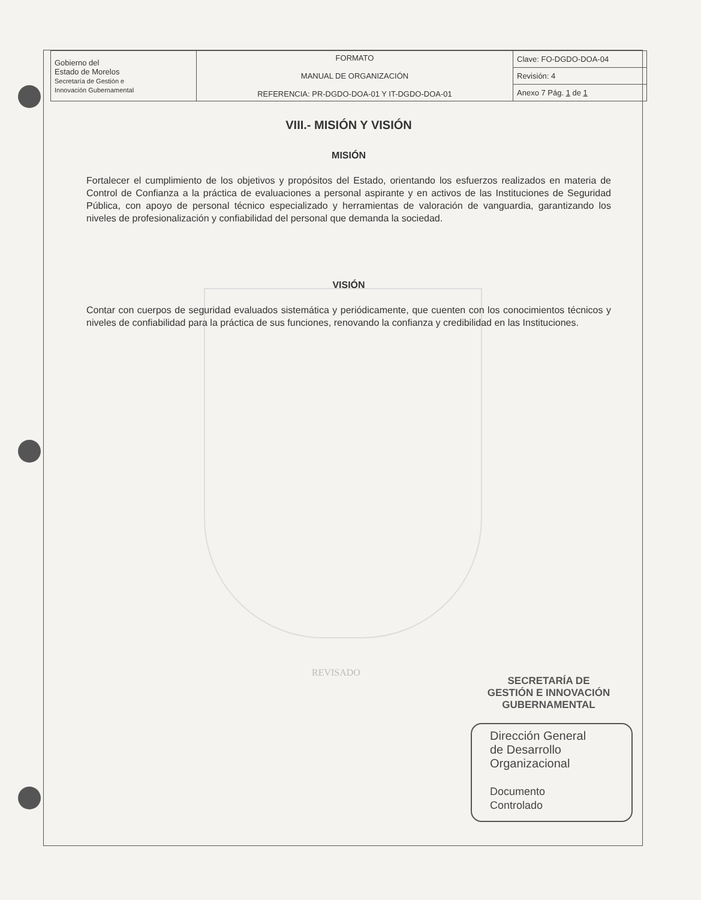| Gobierno del Estado de Morelos Secretaría de Gestión e Innovación Gubernamental | FORMATO MANUAL DE ORGANIZACIÓN REFERENCIA: PR-DGDO-DOA-01 Y IT-DGDO-DOA-01 | Clave: FO-DGDO-DOA-04 |
| | | Revisión: 4 |
| | | Anexo 7 Pág. 1 de 1 |
VIII.- MISIÓN Y VISIÓN
MISIÓN
Fortalecer el cumplimiento de los objetivos y propósitos del Estado, orientando los esfuerzos realizados en materia de Control de Confianza a la práctica de evaluaciones a personal aspirante y en activos de las Instituciones de Seguridad Pública, con apoyo de personal técnico especializado y herramientas de valoración de vanguardia, garantizando los niveles de profesionalización y confiabilidad del personal que demanda la sociedad.
VISIÓN
Contar con cuerpos de seguridad evaluados sistemática y periódicamente, que cuenten con los conocimientos técnicos y niveles de confiabilidad para la práctica de sus funciones, renovando la confianza y credibilidad en las Instituciones.
REVISADO
SECRETARÍA DE
GESTIÓN E INNOVACIÓN
GUBERNAMENTAL
Dirección General
de Desarrollo
Organizacional
Documento
Controlado